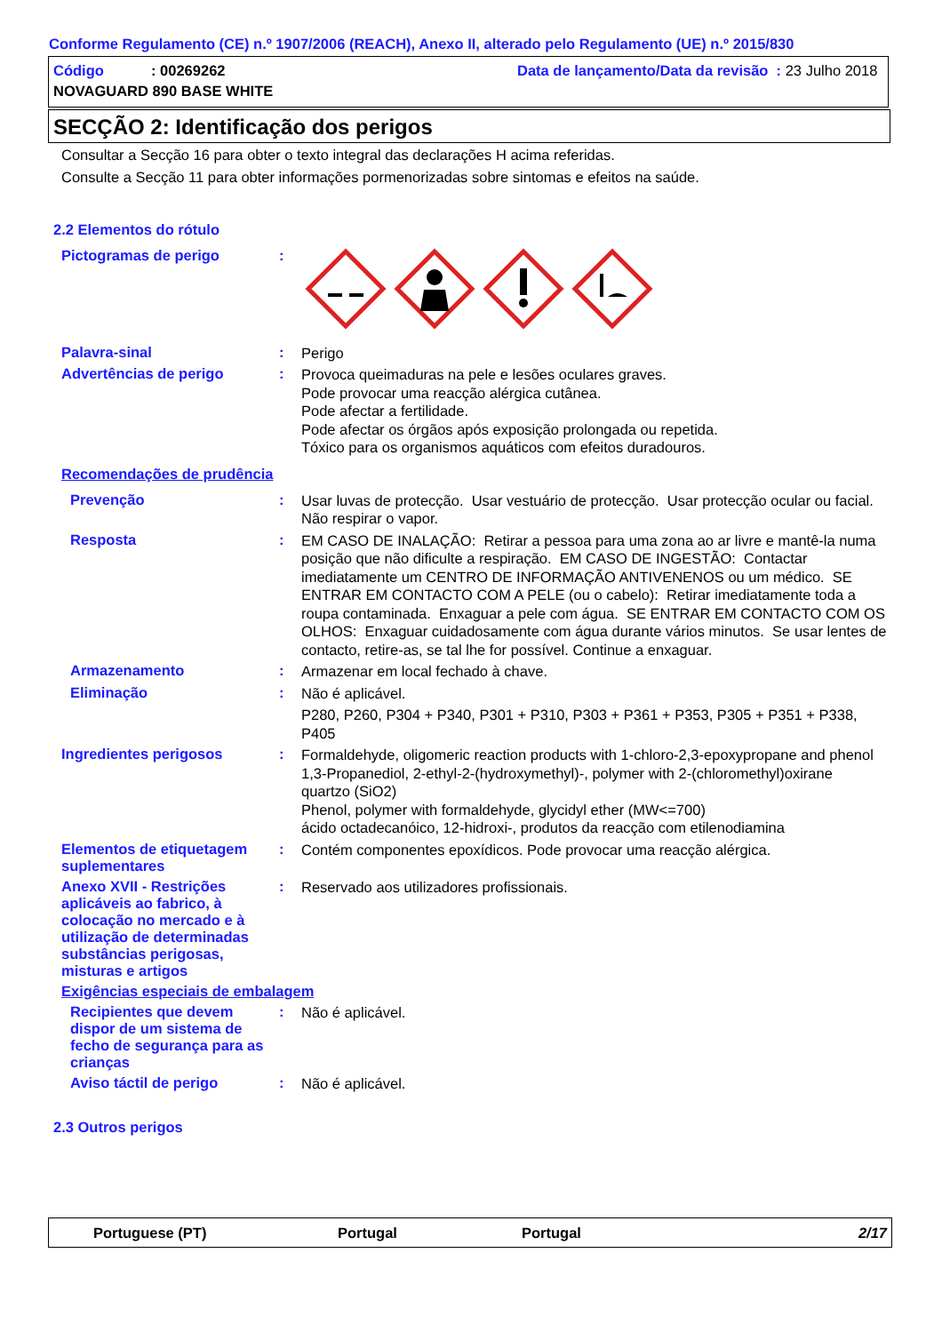Conforme Regulamento (CE) n.º 1907/2006 (REACH), Anexo II, alterado pelo Regulamento (UE) n.º 2015/830
Código: 00269262 Data de lançamento/Data da revisão : 23 Julho 2018
NOVAGUARD 890 BASE WHITE
SECÇÃO 2: Identificação dos perigos
Consultar a Secção 16 para obter o texto integral das declarações H acima referidas.
Consulte a Secção 11 para obter informações pormenorizadas sobre sintomas e efeitos na saúde.
2.2 Elementos do rótulo
Pictogramas de perigo :
Palavra-sinal :
Perigo
Advertências de perigo :
Provoca queimaduras na pele e lesões oculares graves.
Pode provocar uma reacção alérgica cutânea.
Pode afectar a fertilidade.
Pode afectar os órgãos após exposição prolongada ou repetida.
Tóxico para os organismos aquáticos com efeitos duradouros.
Recomendações de prudência
Prevenção :
Usar luvas de protecção. Usar vestuário de protecção. Usar protecção ocular ou facial. Não respirar o vapor.
Resposta :
EM CASO DE INALAÇÃO: Retirar a pessoa para uma zona ao ar livre e mantê-la numa posição que não dificulte a respiração. EM CASO DE INGESTÃO: Contactar imediatamente um CENTRO DE INFORMAÇÃO ANTIVENENOS ou um médico. SE ENTRAR EM CONTACTO COM A PELE (ou o cabelo): Retirar imediatamente toda a roupa contaminada. Enxaguar a pele com água. SE ENTRAR EM CONTACTO COM OS OLHOS: Enxaguar cuidadosamente com água durante vários minutos. Se usar lentes de contacto, retire-as, se tal lhe for possível. Continue a enxaguar.
Armazenamento :
Armazenar em local fechado à chave.
Eliminação :
Não é aplicável.
P280, P260, P304 + P340, P301 + P310, P303 + P361 + P353, P305 + P351 + P338, P405
Ingredientes perigosos :
Formaldehyde, oligomeric reaction products with 1-chloro-2,3-epoxypropane and phenol
1,3-Propanediol, 2-ethyl-2-(hydroxymethyl)-, polymer with 2-(chloromethyl)oxirane
quartzo (SiO2)
Phenol, polymer with formaldehyde, glycidyl ether (MW<=700)
ácido octadecanóico, 12-hidroxi-, produtos da reacção com etilenodiamina
Elementos de etiquetagem suplementares
:
Contém componentes epoxídicos. Pode provocar uma reacção alérgica.
Anexo XVII - Restrições aplicáveis ao fabrico, à colocação no mercado e à utilização de determinadas substâncias perigosas, misturas e artigos
:
Reservado aos utilizadores profissionais.
Exigências especiais de embalagem
Recipientes que devem dispor de um sistema de fecho de segurança para as crianças
:
Não é aplicável.
Aviso táctil de perigo :
Não é aplicável.
2.3 Outros perigos
Portuguese (PT) Portugal Portugal 2/17